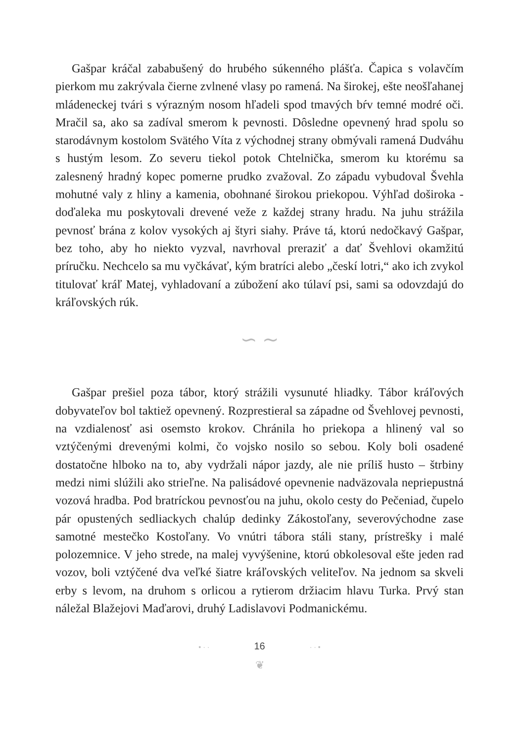Gašpar kráčal zababušený do hrubého súkenného plášťa. Čapica s volavčím pierkom mu zakrývala čierne zvlnené vlasy po ramená. Na širokej, ešte neošľahanej mládeneckej tvári s výrazným nosom hľadeli spod tmavých bŕv temné modré oči. Mračil sa, ako sa zadíval smerom k pevnosti. Dôsledne opevnený hrad spolu so starodávnym kostolom Svätého Víta z východnej strany obmývali ramená Dudváhu s hustým lesom. Zo severu tiekol potok Chtelnička, smerom ku ktorému sa zalesnený hradný kopec pomerne prudko zvažoval. Zo západu vybudoval Švehla mohutné valy z hliny a kamenia, obohnané širokou priekopou. Výhľad doširoka - doďaleka mu poskytovali drevené veže z každej strany hradu. Na juhu strážila pevnosť brána z kolov vysokých aj štyri siahy. Práve tá, ktorú nedočkavý Gašpar, bez toho, aby ho niekto vyzval, navrhoval preraziť a dať Švehlovi okamžitú príručku. Nechcelo sa mu vyčkávať, kým bratríci alebo „českí lotri,“ ako ich zvykol titulovať kráľ Matej, vyhladovaní a zúbožení ako túlaví psi, sami sa odovzdajú do kráľovských rúk.
∽ ∼
Gašpar prešiel poza tábor, ktorý strážili vysunuté hliadky. Tábor kráľových dobyvateľov bol taktiež opevnený. Rozprestieral sa západne od Švehlovej pevnosti, na vzdialenosť asi osemsto krokov. Chránila ho priekopa a hlinený val so vztýčenými drevenými kolmi, čo vojsko nosilo so sebou. Koly boli osadené dostatočne hlboko na to, aby vydržali nápor jazdy, ale nie príliš husto – štrbiny medzi nimi slúžili ako strieľne. Na palisádové opevnenie nadväzovala nepriepustná vozová hradba. Pod bratríckou pevnosťou na juhu, okolo cesty do Pečeniad, čupelo pár opustených sedliackych chalúp dedinky Zákostoľany, severovýchodne zase samotné mestečko Kostoľany. Vo vnútri tábora stáli stany, prístrešky i malé polozemnice. V jeho strede, na malej vyvýšenine, ktorú obkolesoval ešte jeden rad vozov, boli vztýčené dva veľké šiatre kráľovských veliteľov. Na jednom sa skveli erby s levom, na druhom s orlicou a rytierom držiacim hlavu Turka. Prvý stan náležal Blažejovi Maďarovi, druhý Ladislavovi Podmanickému.
• · · 16 · · •
❦